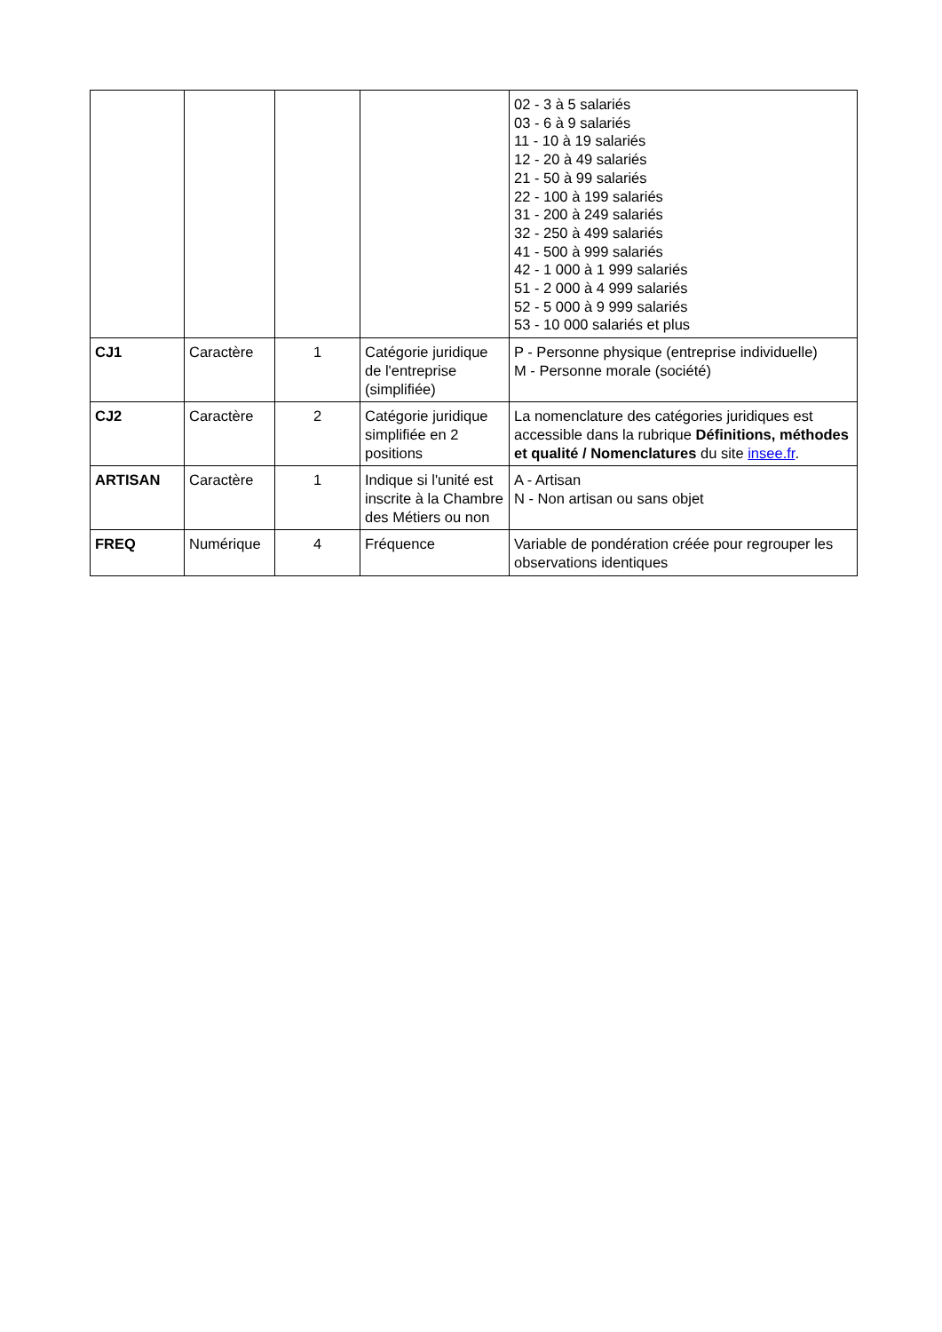| | | | | 02 - 3 à 5 salariés 03 - 6 à 9 salariés 11 - 10 à 19 salariés 12 - 20 à 49 salariés 21 - 50 à 99 salariés 22 - 100 à 199 salariés 31 - 200 à 249 salariés 32 - 250 à 499 salariés 41 - 500 à 999 salariés 42 - 1 000 à 1 999 salariés 51 - 2 000 à 4 999 salariés 52 - 5 000 à 9 999 salariés 53 - 10 000 salariés et plus |
| CJ1 | Caractère | 1 | Catégorie juridique de l'entreprise (simplifiée) | P - Personne physique (entreprise individuelle) M - Personne morale (société) |
| CJ2 | Caractère | 2 | Catégorie juridique simplifiée en 2 positions | La nomenclature des catégories juridiques est accessible dans la rubrique Définitions, méthodes et qualité / Nomenclatures du site insee.fr . |
| ARTISAN | Caractère | 1 | Indique si l'unité est inscrite à la Chambre des Métiers ou non | A - Artisan N - Non artisan ou sans objet |
| FREQ | Numérique | 4 | Fréquence | Variable de pondération créée pour regrouper les observations identiques |